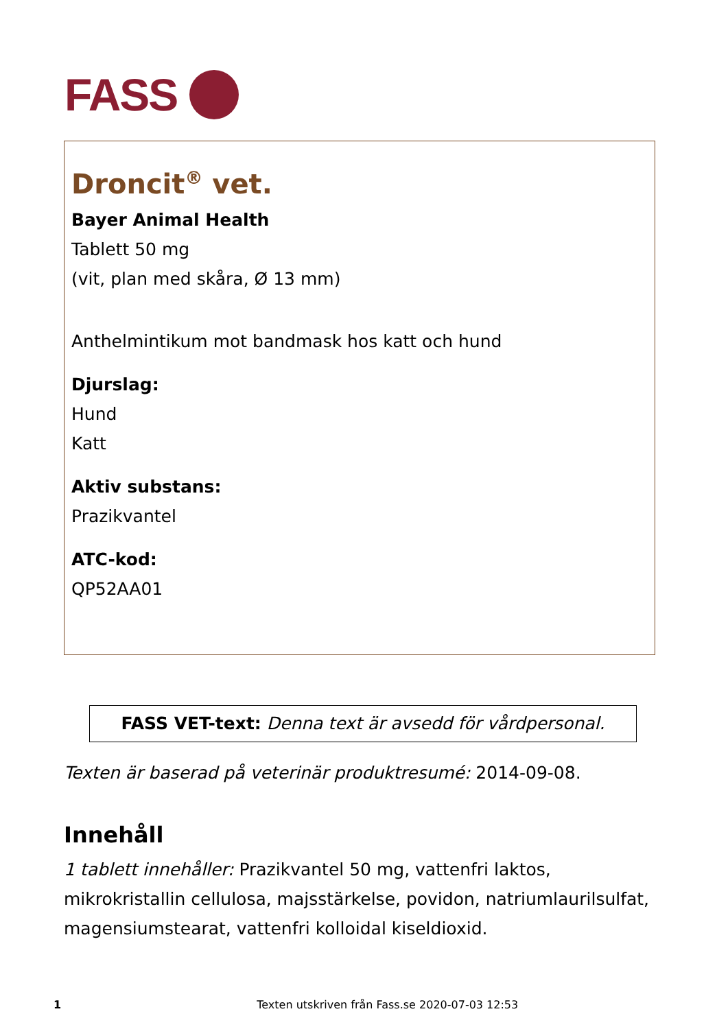FASS
Droncit<sup>®</sup> vet.
Bayer Animal Health
Tablett 50 mg
(vit, plan med skåra, Ø 13 mm)
Anthelmintikum mot bandmask hos katt och hund
Djurslag:
Hund
Katt
Aktiv substans:
Prazikvantel
ATC-kod:
QP52AA01
FASS VET-text: Denna text är avsedd för vårdpersonal.
Texten är baserad på veterinär produktresumé: 2014-09-08.
Innehåll
1 tablett innehåller: Prazikvantel 50 mg, vattenfri laktos, mikrokristallin cellulosa, majsstärkelse, povidon, natriumlaurilsulfat, magensiumstearat, vattenfri kolloidal kiseldioxid.
1 Texten utskriven från Fass.se 2020-07-03 12:53